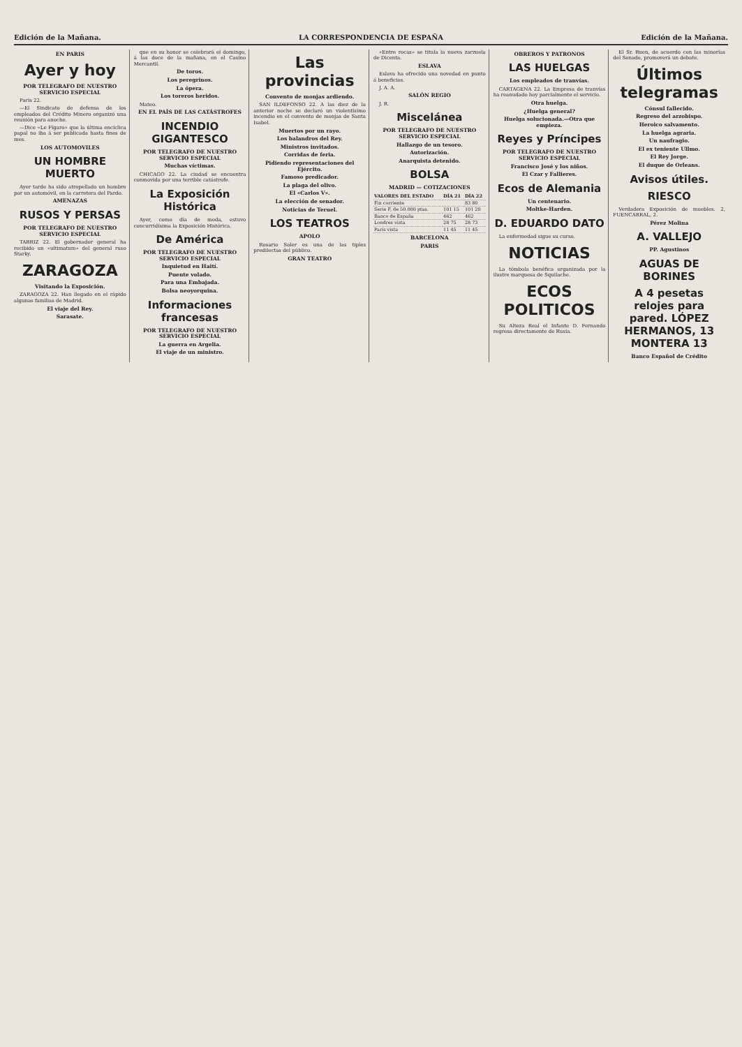Edición de la Mañana. LA CORRESPONDENCIA DE ESPAÑA Edición de la Mañana.
EN PARIS
Ayer y hoy
POR TELEGRAFO DE NUESTRO SERVICIO ESPECIAL
París 22.
—El Sindicato de defensa de los empleados del Crédito Minero organizó una reunión para anoche.
—Dice «Le Fígaro» que la última encíclica papal no iba á ser publicada hasta fines de mes.
LOS AUTOMOVILES
UN HOMBRE MUERTO
Ayer tarde ha sido atropellado un hombre por un automóvil, en la carretera del Pardo.
AMENAZAS
RUSOS Y PERSAS
POR TELEGRAFO DE NUESTRO SERVICIO ESPECIAL
TABRIZ 22. El gobernador general ha recibido un «ultimatum» del general ruso Starky.
ZARAGOZA
Visitando la Exposición.
ZARAGOZA 22. Han llegado en el rápido algunas familias de Madrid.
El viaje del Rey.
Sarasate.
que en su honor se celebrará el domingo, á las doce de la mañana, en el Casino Mercantil.
De toros.
Los peregrinos.
La ópera.
Los toreros heridos.
Mateo.
EN EL PAÍS DE LAS CATÁSTROFES
INCENDIO GIGANTESCO
POR TELEGRAFO DE NUESTRO SERVICIO ESPECIAL
Muchas víctimas.
CHICAGO 22. La ciudad se encuentra conmovida por una terrible catástrofe.
La Exposición Histórica
Ayer, como día de moda, estuvo concurridísima la Exposición Histórica.
De América
POR TELEGRAFO DE NUESTRO SERVICIO ESPECIAL
Inquietud en Haití.
Puente volado.
Para una Embajada.
Bolsa neoyorquina.
Informaciones francesas
POR TELEGRAFO DE NUESTRO SERVICIO ESPECIAL
La guerra en Argelia.
El viaje de un ministro.
Las provincias
Convento de monjas ardiendo.
SAN ILDEFONSO 22. A las diez de la anterior noche se declaró un violentísimo incendio en el convento de monjas de Santa Isabel.
Muertos por un rayo.
Los balandros del Rey.
Ministros invitados.
Corridas de feria.
Pidiendo representaciones del Ejército.
Famoso predicador.
La plaga del olivo.
El «Carlos V».
La elección de senador.
Noticias de Teruel.
LOS TEATROS
APOLO
Rosario Soler es una de las tiples predilectas del público.
GRAN TEATRO
«Entre rocas» se titula la nueva zarzuela de Dicenta.
ESLAVA
Eslava ha ofrecido una novedad en punto á beneficios.
J. A. A.
SALÓN REGIO
J. R.
Miscelánea
POR TELEGRAFO DE NUESTRO SERVICIO ESPECIAL
Hallazgo de un tesoro.
Autorización.
Anarquista detenido.
BOLSA
MADRID — COTIZACIONES
| VALORES DEL ESTADO | DÍA 21 | DÍA 22 |
| --- | --- | --- |
| Fin corriente | | 83 80 |
| Serie F, de 50.000 ptas. | 101 15 | 101 20 |
| Banco de España | 462 | 462 |
| Londres vista | 28 75 | 28 73 |
| París vista | 11 45 | 11 45 |
BARCELONA
PARIS
OBREROS Y PATRONOS
LAS HUELGAS
Los empleados de tranvías.
CARTAGENA 22. La Empresa de tranvías ha reanudado hoy parcialmente el servicio.
Otra huelga.
¿Huelga general?
Huelga solucionada.—Otra que empieza.
Reyes y Príncipes
POR TELEGRAFO DE NUESTRO SERVICIO ESPECIAL
Francisco José y los niños.
El Czar y Fallieres.
Ecos de Alemania
Un centenario.
Moltke-Harden.
D. EDUARDO DATO
La enfermedad sigue su curso.
NOTICIAS
La tómbola benéfica organizada por la ilustre marquesa de Squilache.
ECOS POLITICOS
Su Alteza Real el Infante D. Fernando regresa directamente de Rusia.
El Sr. Buen, de acuerdo con las minorías del Senado, promoverá un debate.
Últimos telegramas
Cónsul fallecido.
Regreso del arzobispo.
Heroico salvamento.
La huelga agraria.
Un naufragio.
El ex teniente Ullmo.
El Rey Jorge.
El duque de Orleans.
Avisos útiles.
RIESCO
Verdadera Exposición de muebles. 2, FUENCARRAL, 2.
Pérez Molina
A. VALLEJO
PP. Agustinos
AGUAS DE BORINES
A 4 pesetas relojes para pared. LÓPEZ HERMANOS, 13 MONTERA 13
Banco Español de Crédito